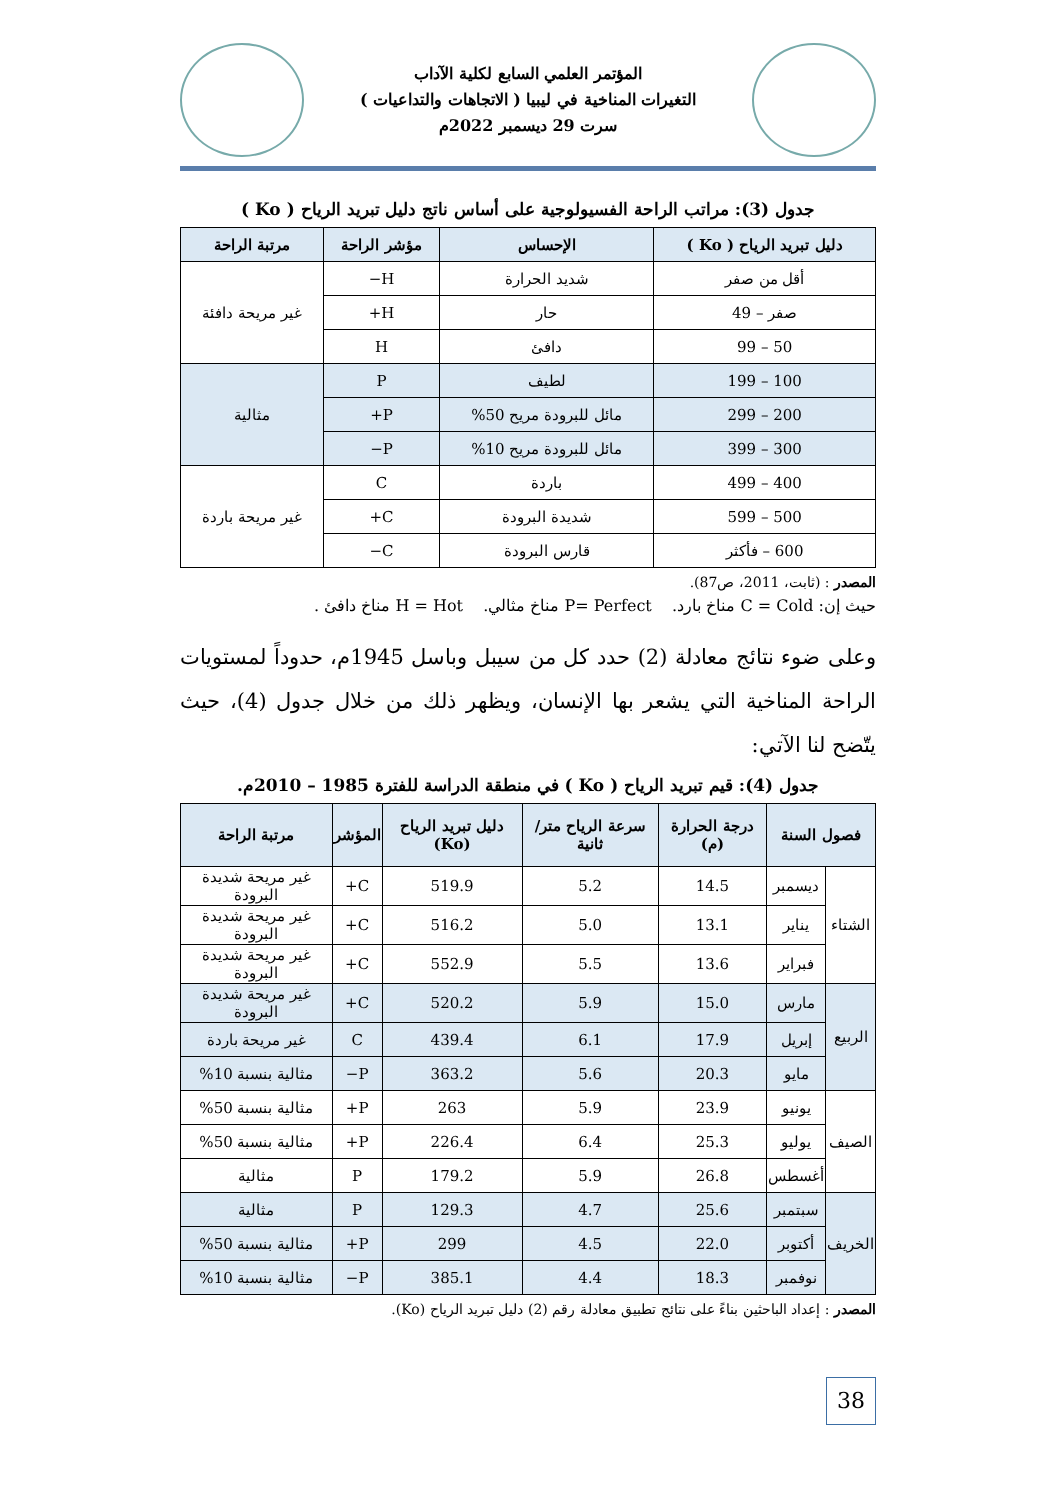المؤتمر العلمي السابع لكلية الآداب
التغيرات المناخية في ليبيا ( الاتجاهات والتداعيات )
سرت 29 ديسمبر 2022م
جدول (3): مراتب الراحة الفسيولوجية على أساس ناتج دليل تبريد الرياح ( Ko )
| دليل تبريد الرياح ( Ko ) | الإحساس | مؤشر الراحة | مرتبة الراحة |
| --- | --- | --- | --- |
| أقل من صفر | شديد الحرارة | H− | غير مريحة دافئة |
| صفر – 49 | حار | H+ | |
| 50 – 99 | دافئ | H | |
| 100 – 199 | لطيف | P | مثالية |
| 200 – 299 | مائل للبرودة مريح 50% | P+ | |
| 300 – 399 | مائل للبرودة مريح 10% | P− | |
| 400 – 499 | باردة | C | غير مريحة باردة |
| 500 – 599 | شديدة البرودة | C+ | |
| 600 – فأكثر | قارس البرودة | C− | |
المصدر : (ثابت، 2011، ص87).
حيث إن: C = Cold مناخ بارد. P= Perfect مناخ مثالي. H = Hot مناخ دافئ .
وعلى ضوء نتائج معادلة (2) حدد كل من سيبل وباسل 1945م، حدوداً لمستويات الراحة المناخية التي يشعر بها الإنسان، ويظهر ذلك من خلال جدول (4)، حيث يتّضح لنا الآتي:
جدول (4): قيم تبريد الرياح ( Ko ) في منطقة الدراسة للفترة 1985 – 2010م.
| فصول السنة | | درجة الحرارة (م) | سرعة الرياح متر/ ثانية | دليل تبريد الرياح (Ko) | المؤشر | مرتبة الراحة |
| --- | --- | --- | --- | --- | --- | --- |
| الشتاء | ديسمبر | 14.5 | 5.2 | 519.9 | C+ | غير مريحة شديدة البرودة |
| | يناير | 13.1 | 5.0 | 516.2 | C+ | غير مريحة شديدة البرودة |
| | فبراير | 13.6 | 5.5 | 552.9 | C+ | غير مريحة شديدة البرودة |
| الربيع | مارس | 15.0 | 5.9 | 520.2 | C+ | غير مريحة شديدة البرودة |
| | إبريل | 17.9 | 6.1 | 439.4 | C | غير مريحة باردة |
| | مايو | 20.3 | 5.6 | 363.2 | P− | مثالية بنسبة 10% |
| الصيف | يونيو | 23.9 | 5.9 | 263 | P+ | مثالية بنسبة 50% |
| | يوليو | 25.3 | 6.4 | 226.4 | P+ | مثالية بنسبة 50% |
| | أغسطس | 26.8 | 5.9 | 179.2 | P | مثالية |
| الخريف | سبتمبر | 25.6 | 4.7 | 129.3 | P | مثالية |
| | أكتوبر | 22.0 | 4.5 | 299 | P+ | مثالية بنسبة 50% |
| | نوفمبر | 18.3 | 4.4 | 385.1 | P− | مثالية بنسبة 10% |
المصدر : إعداد الباحثين بناءً على نتائج تطبيق معادلة رقم (2) دليل تبريد الرياح (Ko).
38